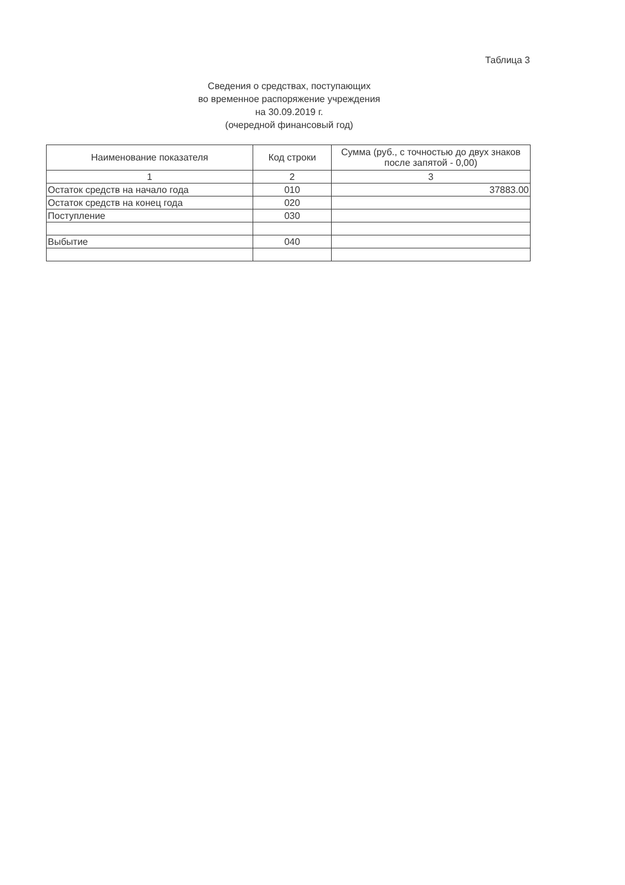Таблица 3
Сведения о средствах, поступающих
во временное распоряжение учреждения
на 30.09.2019 г.
(очередной финансовый год)
| Наименование показателя | Код строки | Сумма (руб., с точностью до двух знаков после запятой - 0,00) |
| --- | --- | --- |
| 1 | 2 | 3 |
| Остаток средств на начало года | 010 | 37883.00 |
| Остаток средств на конец года | 020 | |
| Поступление | 030 | |
| Выбытие | 040 | |